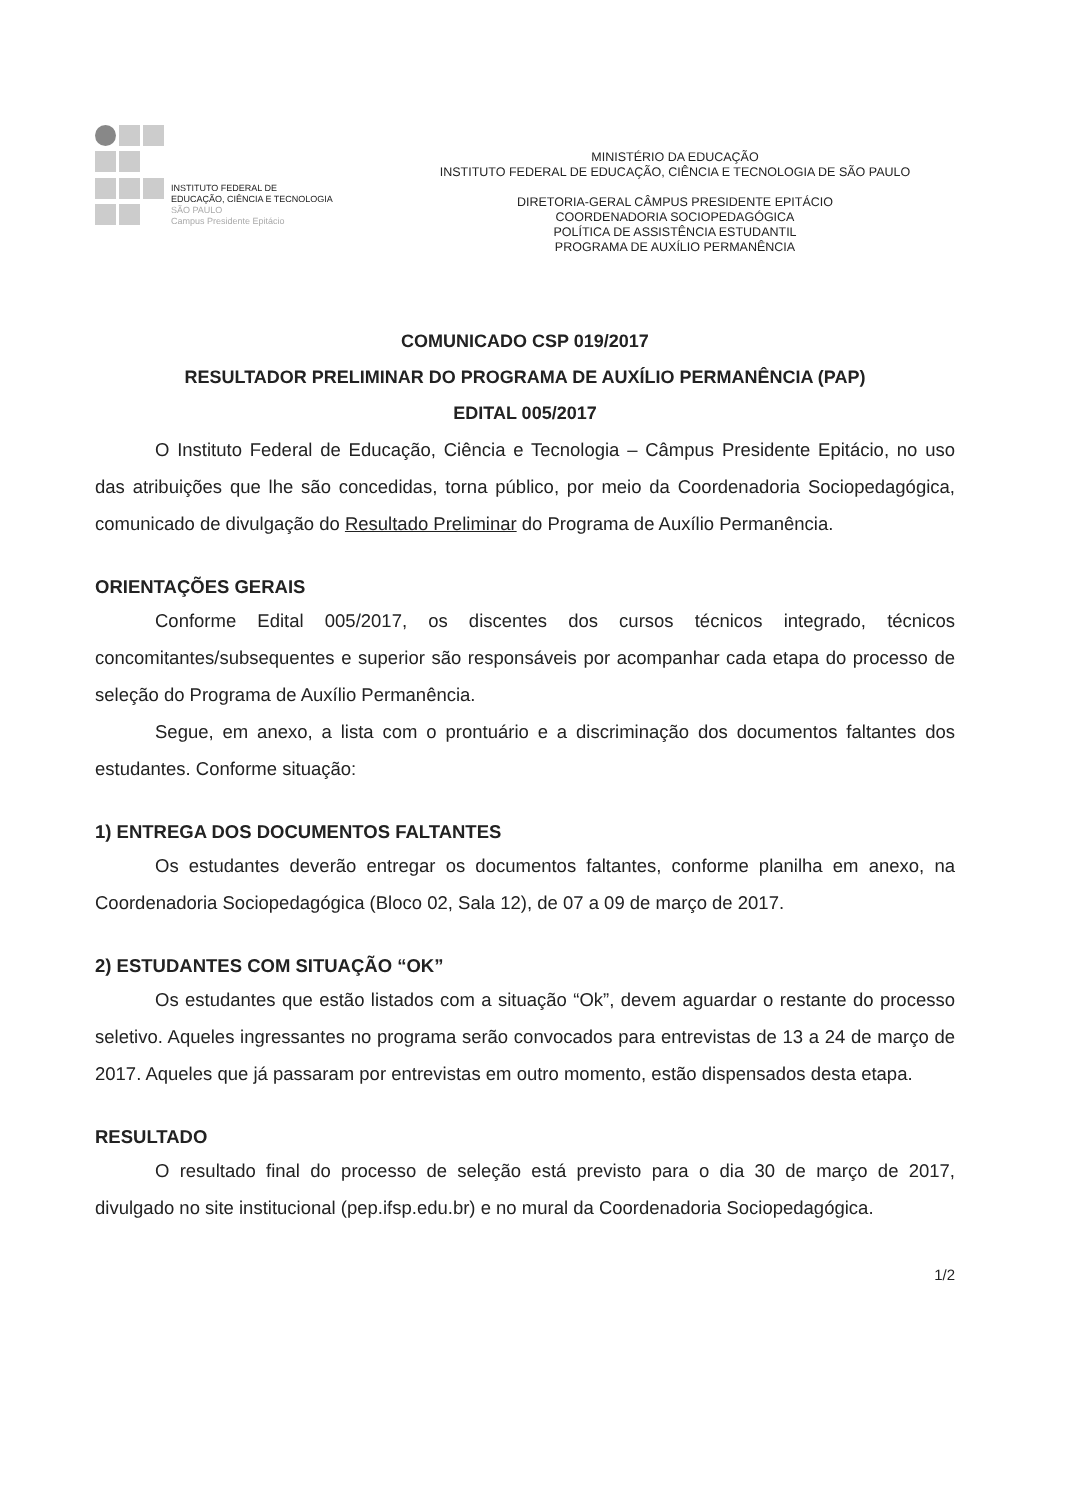INSTITUTO FEDERAL DE
EDUCAÇÃO, CIÊNCIA E TECNOLOGIA
SÃO PAULO
Campus Presidente Epitácio
MINISTÉRIO DA EDUCAÇÃO
INSTITUTO FEDERAL DE EDUCAÇÃO, CIÊNCIA E TECNOLOGIA DE SÃO PAULO
DIRETORIA-GERAL CÂMPUS PRESIDENTE EPITÁCIO
COORDENADORIA SOCIOPEDAGÓGICA
POLÍTICA DE ASSISTÊNCIA ESTUDANTIL
PROGRAMA DE AUXÍLIO PERMANÊNCIA
COMUNICADO CSP 019/2017
RESULTADOR PRELIMINAR DO PROGRAMA DE AUXÍLIO PERMANÊNCIA (PAP)
EDITAL 005/2017
O Instituto Federal de Educação, Ciência e Tecnologia – Câmpus Presidente Epitácio, no uso das atribuições que lhe são concedidas, torna público, por meio da Coordenadoria Sociopedagógica, comunicado de divulgação do Resultado Preliminar do Programa de Auxílio Permanência.
ORIENTAÇÕES GERAIS
Conforme Edital 005/2017, os discentes dos cursos técnicos integrado, técnicos concomitantes/subsequentes e superior são responsáveis por acompanhar cada etapa do processo de seleção do Programa de Auxílio Permanência.
Segue, em anexo, a lista com o prontuário e a discriminação dos documentos faltantes dos estudantes. Conforme situação:
1) ENTREGA DOS DOCUMENTOS FALTANTES
Os estudantes deverão entregar os documentos faltantes, conforme planilha em anexo, na Coordenadoria Sociopedagógica (Bloco 02, Sala 12), de 07 a 09 de março de 2017.
2) ESTUDANTES COM SITUAÇÃO “OK”
Os estudantes que estão listados com a situação “Ok”, devem aguardar o restante do processo seletivo. Aqueles ingressantes no programa serão convocados para entrevistas de 13 a 24 de março de 2017. Aqueles que já passaram por entrevistas em outro momento, estão dispensados desta etapa.
RESULTADO
O resultado final do processo de seleção está previsto para o dia 30 de março de 2017, divulgado no site institucional (pep.ifsp.edu.br) e no mural da Coordenadoria Sociopedagógica.
1/2